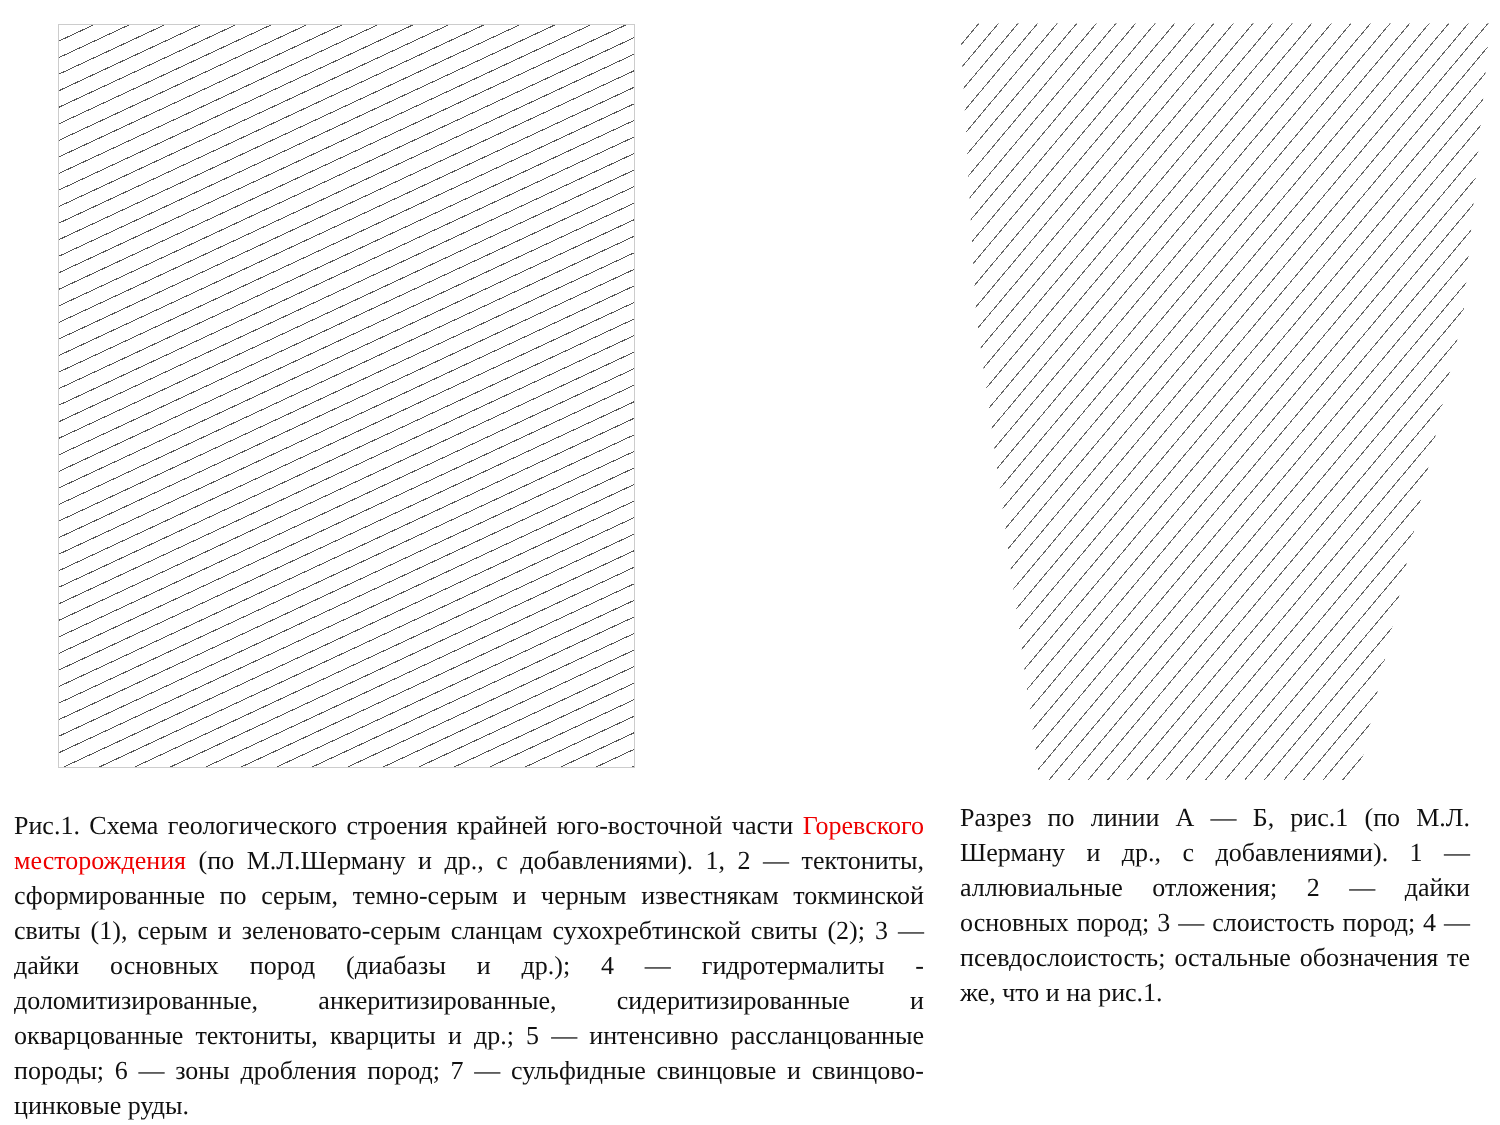Рис.1. Схема геологического строения крайней юго-восточной части Горевского месторождения (по М.Л.Шерману и др., с добавлениями). 1, 2 — тектониты, сформированные по серым, темно-серым и черным известнякам токминской свиты (1), серым и зеленовато-серым сланцам сухохребтинской свиты (2); 3 — дайки основных пород (диабазы и др.); 4 — гидротермалиты - доломитизированные, анкеритизированные, сидеритизированные и окварцованные тектониты, кварциты и др.; 5 — интенсивно рассланцованные породы; 6 — зоны дробления пород; 7 — сульфидные свинцовые и свинцово-цинковые руды.
Разрез по линии А — Б, рис.1 (по М.Л. Шерману и др., с добавлениями). 1 — аллювиальные отложения; 2 — дайки основных пород; 3 — слоистость пород; 4 — псевдослоистость; остальные обозначения те же, что и на рис.1.